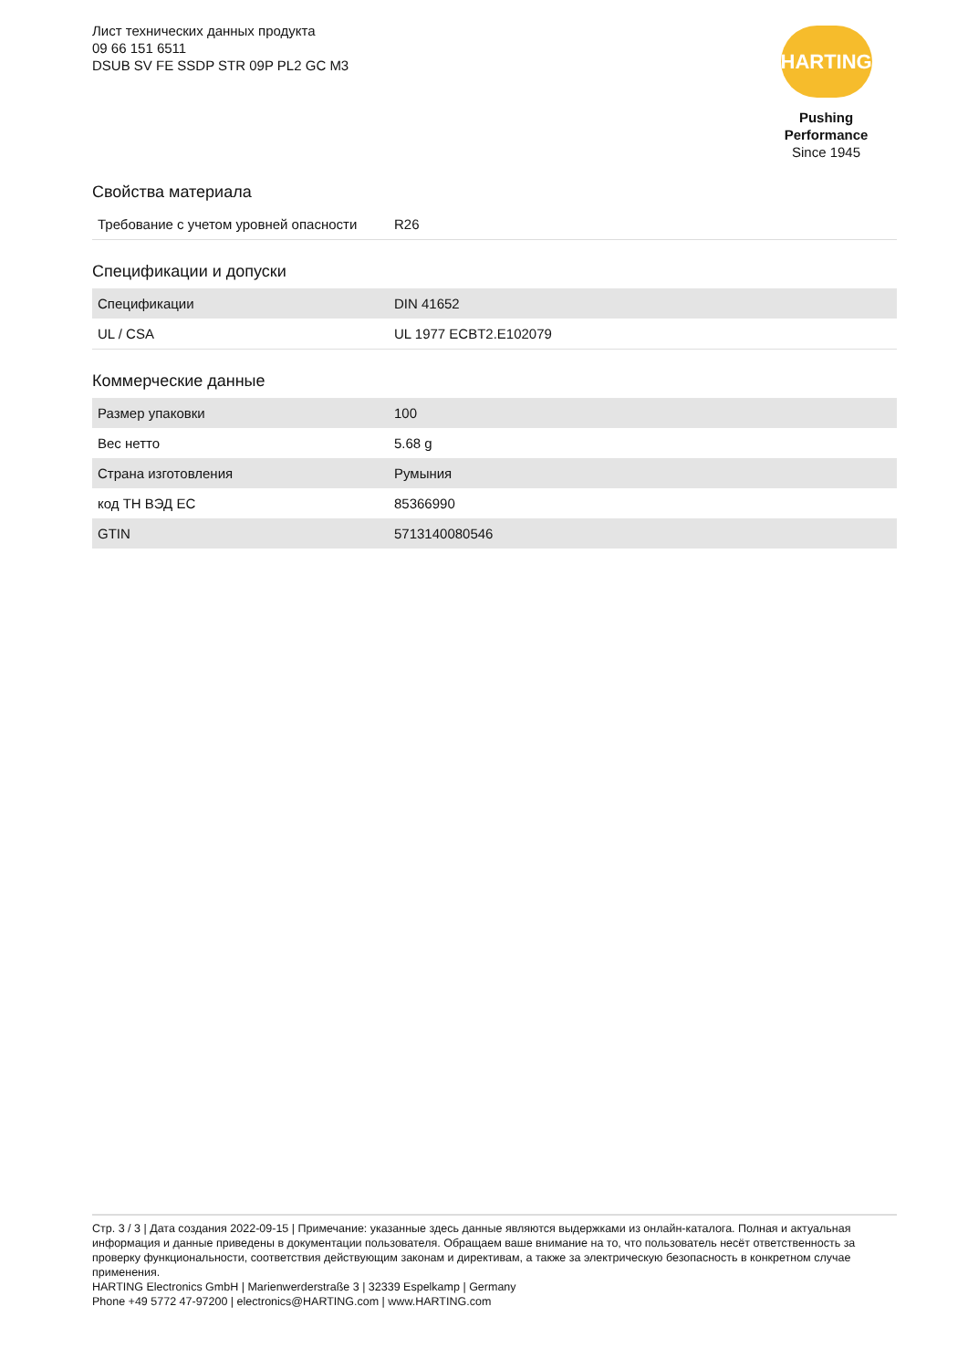Лист технических данных продукта
09 66 151 6511
DSUB SV FE SSDP STR 09P PL2 GC M3
HARTING
Pushing Performance
Since 1945
Свойства материала
| Требование с учетом уровней опасности | R26 |
Спецификации и допуски
| Спецификации | DIN 41652 |
| UL / CSA | UL 1977 ECBT2.E102079 |
Коммерческие данные
| Размер упаковки | 100 |
| Вес нетто | 5.68 g |
| Страна изготовления | Румыния |
| код ТН ВЭД ЕС | 85366990 |
| GTIN | 5713140080546 |
Стр. 3 / 3 | Дата создания 2022-09-15 | Примечание: указанные здесь данные являются выдержками из онлайн-каталога. Полная и актуальная информация и данные приведены в документации пользователя. Обращаем ваше внимание на то, что пользователь несёт ответственность за проверку функциональности, соответствия действующим законам и директивам, а также за электрическую безопасность в конкретном случае применения.
HARTING Electronics GmbH | Marienwerderstraße 3 | 32339 Espelkamp | Germany
Phone +49 5772 47-97200 | electronics@HARTING.com | www.HARTING.com